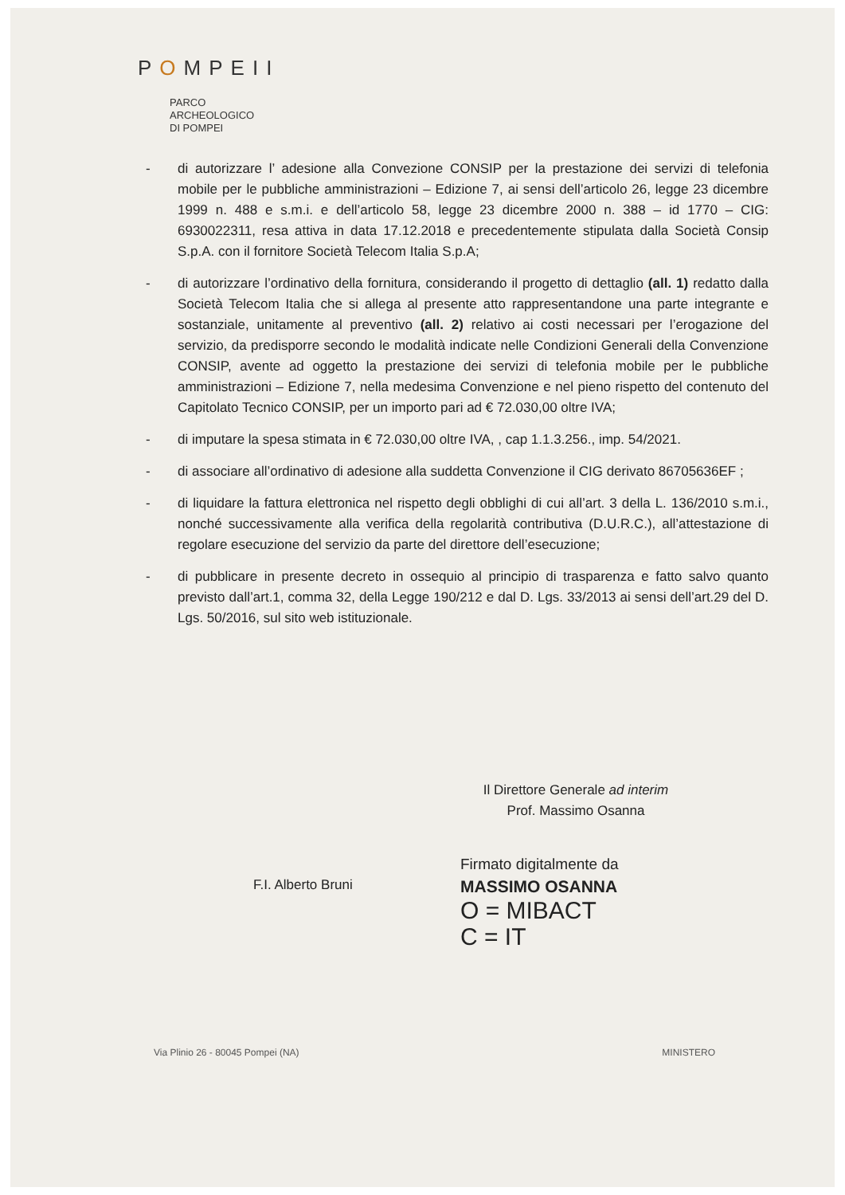POMPEII
PARCO
ARCHEOLOGICO
DI POMPEI
- di autorizzare l’ adesione alla Convezione CONSIP per la prestazione dei servizi di telefonia mobile per le pubbliche amministrazioni – Edizione 7, ai sensi dell’articolo 26, legge 23 dicembre 1999 n. 488 e s.m.i. e dell’articolo 58, legge 23 dicembre 2000 n. 388 – id 1770 – CIG: 6930022311, resa attiva in data 17.12.2018 e precedentemente stipulata dalla Società Consip S.p.A. con il fornitore Società Telecom Italia S.p.A;
- di autorizzare l’ordinativo della fornitura, considerando il progetto di dettaglio (all. 1) redatto dalla Società Telecom Italia che si allega al presente atto rappresentandone una parte integrante e sostanziale, unitamente al preventivo (all. 2) relativo ai costi necessari per l’erogazione del servizio, da predisporre secondo le modalità indicate nelle Condizioni Generali della Convenzione CONSIP, avente ad oggetto la prestazione dei servizi di telefonia mobile per le pubbliche amministrazioni – Edizione 7, nella medesima Convenzione e nel pieno rispetto del contenuto del Capitolato Tecnico CONSIP, per un importo pari ad € 72.030,00 oltre IVA;
- di imputare la spesa stimata in € 72.030,00 oltre IVA, , cap 1.1.3.256., imp. 54/2021.
- di associare all’ordinativo di adesione alla suddetta Convenzione il CIG derivato 86705636EF ;
- di liquidare la fattura elettronica nel rispetto degli obblighi di cui all’art. 3 della L. 136/2010 s.m.i., nonché successivamente alla verifica della regolarità contributiva (D.U.R.C.), all’attestazione di regolare esecuzione del servizio da parte del direttore dell’esecuzione;
- di pubblicare in presente decreto in ossequio al principio di trasparenza e fatto salvo quanto previsto dall’art.1, comma 32, della Legge 190/212 e dal D. Lgs. 33/2013 ai sensi dell’art.29 del D. Lgs. 50/2016, sul sito web istituzionale.
Il Direttore Generale ad interim
Prof. Massimo Osanna
F.I. Alberto Bruni
Firmato digitalmente da
MASSIMO OSANNA
O = MIBACT
C = IT
Via Plinio 26 - 80045 Pompei (NA) MINISTERO